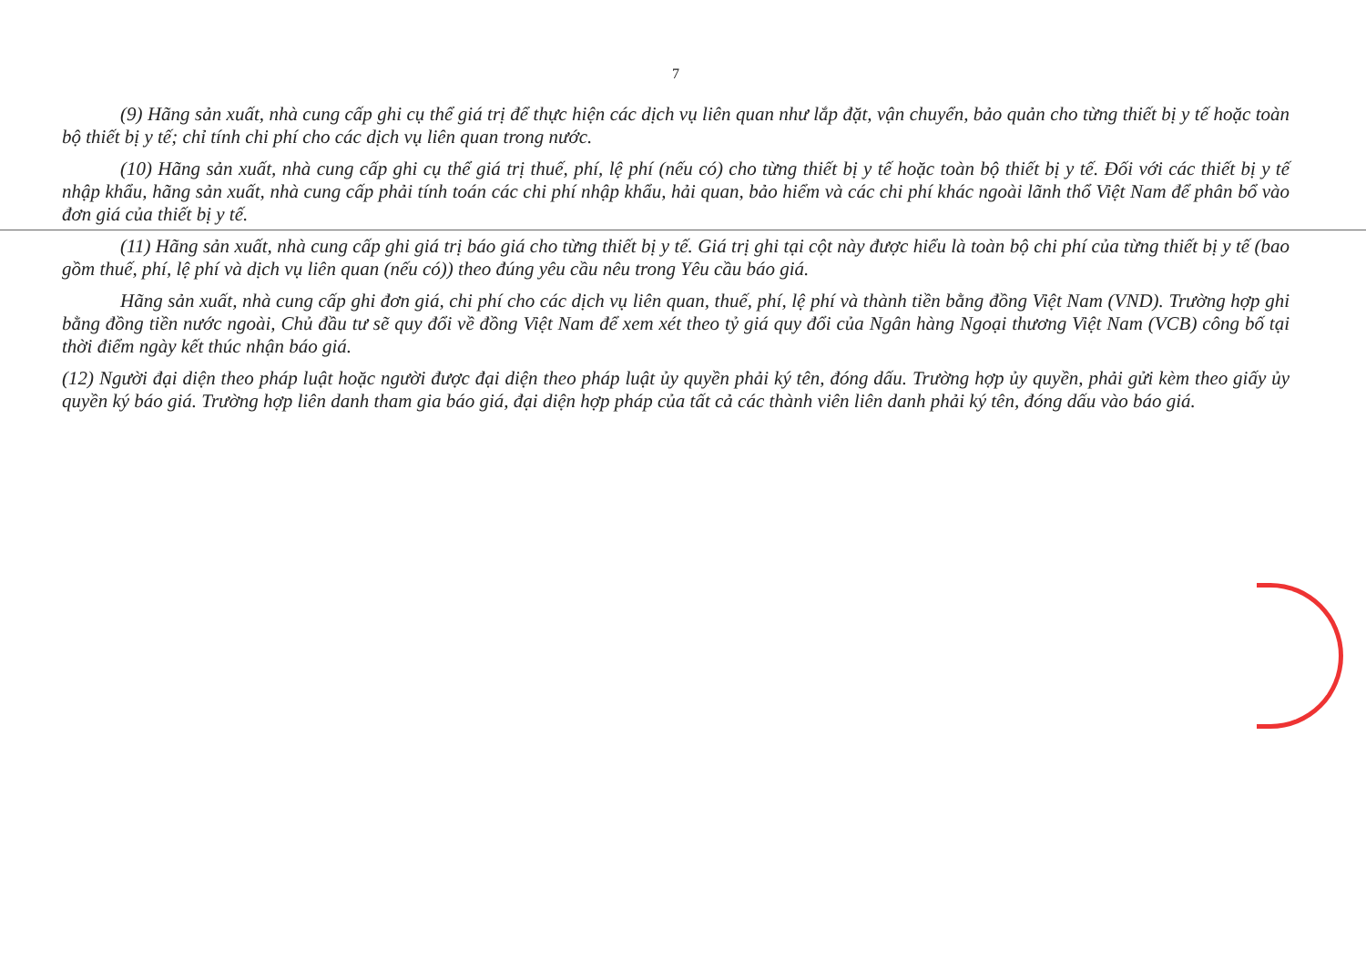7
(9) Hãng sản xuất, nhà cung cấp ghi cụ thể giá trị để thực hiện các dịch vụ liên quan như lắp đặt, vận chuyển, bảo quản cho từng thiết bị y tế hoặc toàn bộ thiết bị y tế; chỉ tính chi phí cho các dịch vụ liên quan trong nước.
(10) Hãng sản xuất, nhà cung cấp ghi cụ thể giá trị thuế, phí, lệ phí (nếu có) cho từng thiết bị y tế hoặc toàn bộ thiết bị y tế. Đối với các thiết bị y tế nhập khẩu, hãng sản xuất, nhà cung cấp phải tính toán các chi phí nhập khẩu, hải quan, bảo hiểm và các chi phí khác ngoài lãnh thổ Việt Nam để phân bổ vào đơn giá của thiết bị y tế.
(11) Hãng sản xuất, nhà cung cấp ghi giá trị báo giá cho từng thiết bị y tế. Giá trị ghi tại cột này được hiểu là toàn bộ chi phí của từng thiết bị y tế (bao gồm thuế, phí, lệ phí và dịch vụ liên quan (nếu có)) theo đúng yêu cầu nêu trong Yêu cầu báo giá.
Hãng sản xuất, nhà cung cấp ghi đơn giá, chi phí cho các dịch vụ liên quan, thuế, phí, lệ phí và thành tiền bằng đồng Việt Nam (VND). Trường hợp ghi bằng đồng tiền nước ngoài, Chủ đầu tư sẽ quy đổi về đồng Việt Nam để xem xét theo tỷ giá quy đổi của Ngân hàng Ngoại thương Việt Nam (VCB) công bố tại thời điểm ngày kết thúc nhận báo giá.
(12) Người đại diện theo pháp luật hoặc người được đại diện theo pháp luật ủy quyền phải ký tên, đóng dấu. Trường hợp ủy quyền, phải gửi kèm theo giấy ủy quyền ký báo giá. Trường hợp liên danh tham gia báo giá, đại diện hợp pháp của tất cả các thành viên liên danh phải ký tên, đóng dấu vào báo giá.